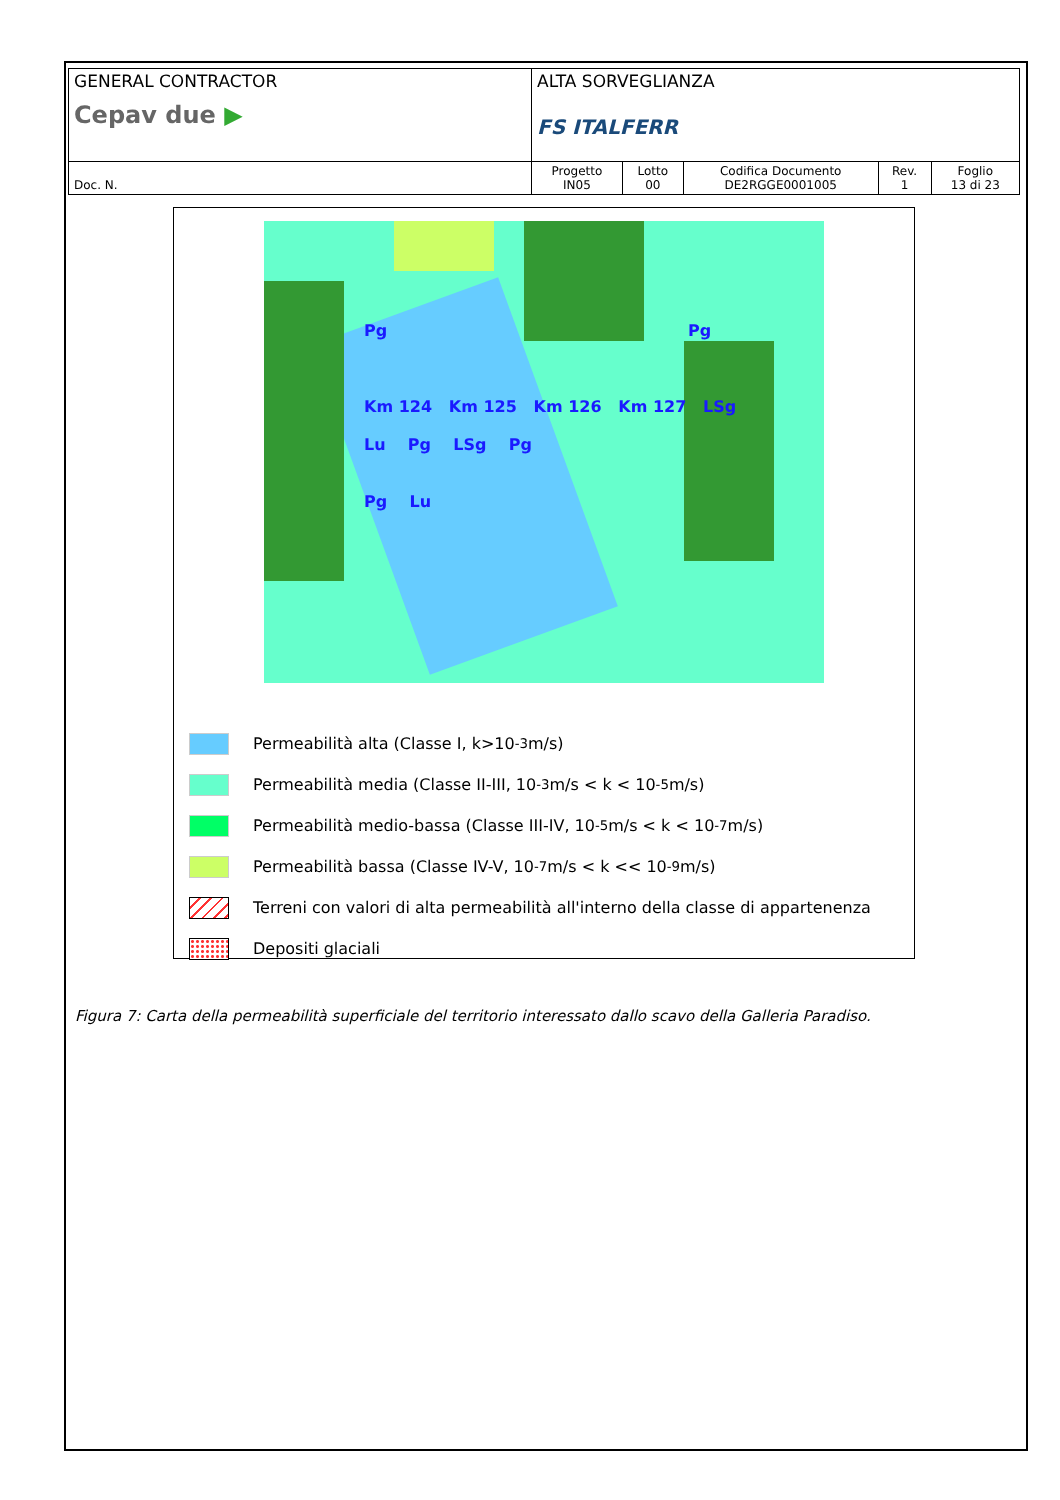| GENERAL CONTRACTOR Cepav due ▶ | ALTA SORVEGLIANZA FS ITALFERR | | | | |
| Doc. N. | Progetto IN05 | Lotto 00 | Codifica Documento DE2RGGE0001005 | Rev. 1 | Foglio 13 di 23 |
Pg Pg
Km 124 Km 125 Km 126 Km 127 LSg
Lu Pg LSg Pg
Pg Lu
Permeabilità alta (Classe I, k>10<sup>-3</sup> m/s)
Permeabilità media (Classe II-III, 10<sup>-3</sup> m/s < k < 10<sup>-5</sup> m/s)
Permeabilità medio-bassa (Classe III-IV, 10<sup>-5</sup> m/s < k < 10<sup>-7</sup> m/s)
Permeabilità bassa (Classe IV-V, 10<sup>-7</sup> m/s < k << 10<sup>-9</sup> m/s)
Terreni con valori di alta permeabilità all'interno della classe di appartenenza
Depositi glaciali
Figura 7: Carta della permeabilità superficiale del territorio interessato dallo scavo della Galleria Paradiso.